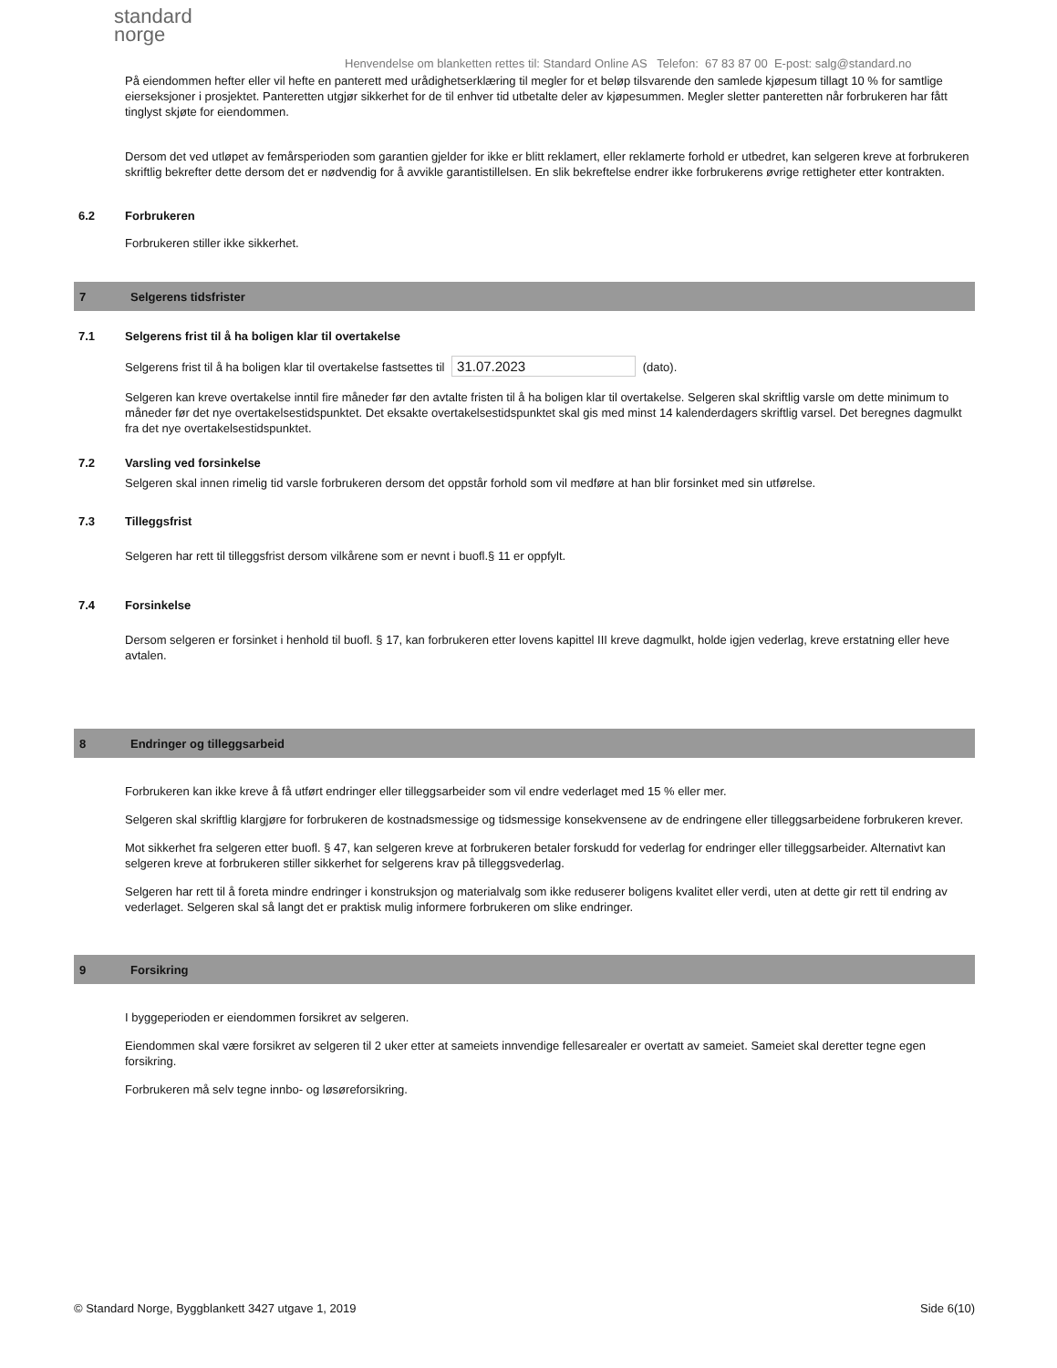standard
norge
Henvendelse om blanketten rettes til: Standard Online AS Telefon: 67 83 87 00 E-post: salg@standard.no
På eiendommen hefter eller vil hefte en panterett med urådighetserklæring til megler for et beløp tilsvarende den samlede kjøpesum tillagt 10 % for samtlige eierseksjoner i prosjektet. Panteretten utgjør sikkerhet for de til enhver tid utbetalte deler av kjøpesummen. Megler sletter panteretten når forbrukeren har fått tinglyst skjøte for eiendommen.
Dersom det ved utløpet av femårsperioden som garantien gjelder for ikke er blitt reklamert, eller reklamerte forhold er utbedret, kan selgeren kreve at forbrukeren skriftlig bekrefter dette dersom det er nødvendig for å avvikle garantistillelsen. En slik bekreftelse endrer ikke forbrukerens øvrige rettigheter etter kontrakten.
6.2 Forbrukeren
Forbrukeren stiller ikke sikkerhet.
7 Selgerens tidsfrister
7.1 Selgerens frist til å ha boligen klar til overtakelse
Selgerens frist til å ha boligen klar til overtakelse fastsettes til 31.07.2023 (dato).
Selgeren kan kreve overtakelse inntil fire måneder før den avtalte fristen til å ha boligen klar til overtakelse. Selgeren skal skriftlig varsle om dette minimum to måneder før det nye overtakelsestidspunktet. Det eksakte overtakelsestidspunktet skal gis med minst 14 kalenderdagers skriftlig varsel. Det beregnes dagmulkt fra det nye overtakelsestidspunktet.
7.2 Varsling ved forsinkelse
Selgeren skal innen rimelig tid varsle forbrukeren dersom det oppstår forhold som vil medføre at han blir forsinket med sin utførelse.
7.3 Tilleggsfrist
Selgeren har rett til tilleggsfrist dersom vilkårene som er nevnt i buofl.§ 11 er oppfylt.
7.4 Forsinkelse
Dersom selgeren er forsinket i henhold til buofl. § 17, kan forbrukeren etter lovens kapittel III kreve dagmulkt, holde igjen vederlag, kreve erstatning eller heve avtalen.
8 Endringer og tilleggsarbeid
Forbrukeren kan ikke kreve å få utført endringer eller tilleggsarbeider som vil endre vederlaget med 15 % eller mer.
Selgeren skal skriftlig klargjøre for forbrukeren de kostnadsmessige og tidsmessige konsekvensene av de endringene eller tilleggsarbeidene forbrukeren krever.
Mot sikkerhet fra selgeren etter buofl. § 47, kan selgeren kreve at forbrukeren betaler forskudd for vederlag for endringer eller tilleggsarbeider. Alternativt kan selgeren kreve at forbrukeren stiller sikkerhet for selgerens krav på tilleggsvederlag.
Selgeren har rett til å foreta mindre endringer i konstruksjon og materialvalg som ikke reduserer boligens kvalitet eller verdi, uten at dette gir rett til endring av vederlaget. Selgeren skal så langt det er praktisk mulig informere forbrukeren om slike endringer.
9 Forsikring
I byggeperioden er eiendommen forsikret av selgeren.
Eiendommen skal være forsikret av selgeren til 2 uker etter at sameiets innvendige fellesarealer er overtatt av sameiet. Sameiet skal deretter tegne egen forsikring.
Forbrukeren må selv tegne innbo- og løsøreforsikring.
© Standard Norge, Byggblankett 3427 utgave 1, 2019 Side 6(10)